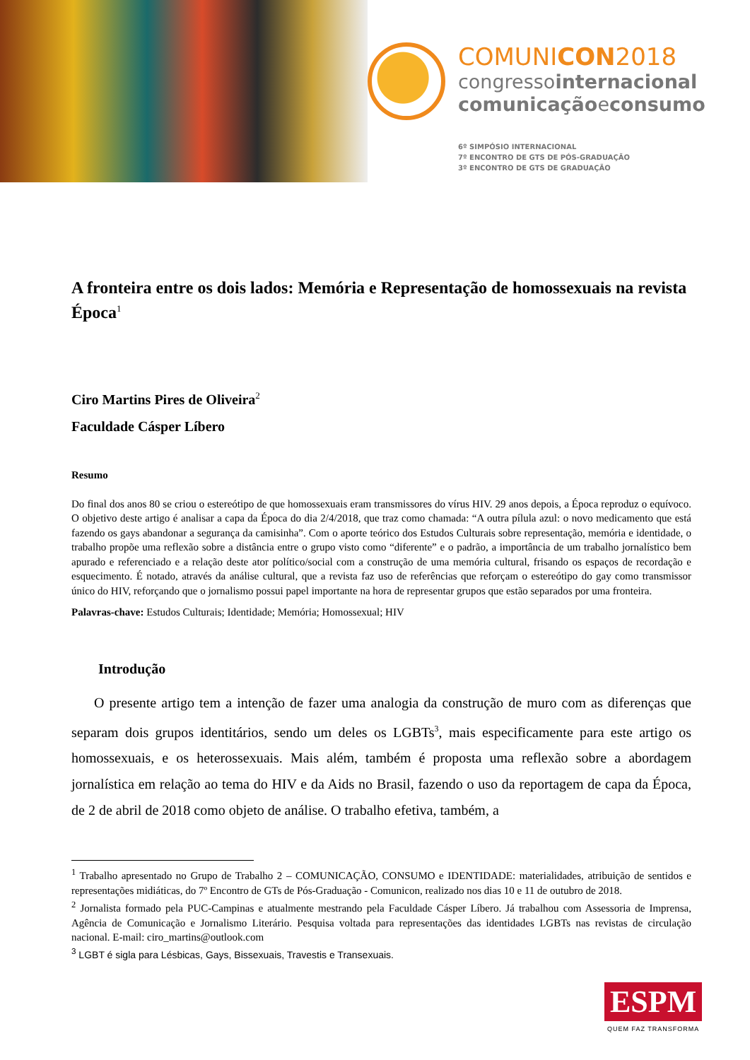COMUNICON2018
congressointernacional
comunicaçãoeconsumo
6º SIMPÓSIO INTERNACIONAL
7º ENCONTRO DE GTS DE PÓS-GRADUAÇÃO
3º ENCONTRO DE GTS DE GRADUAÇÃO
A fronteira entre os dois lados: Memória e Representação de homossexuais na revista Época<sup>1</sup>
Ciro Martins Pires de Oliveira<sup>2</sup>
Faculdade Cásper Líbero
Resumo
Do final dos anos 80 se criou o estereótipo de que homossexuais eram transmissores do vírus HIV. 29 anos depois, a Época reproduz o equívoco. O objetivo deste artigo é analisar a capa da Época do dia 2/4/2018, que traz como chamada: “A outra pílula azul: o novo medicamento que está fazendo os gays abandonar a segurança da camisinha”. Com o aporte teórico dos Estudos Culturais sobre representação, memória e identidade, o trabalho propõe uma reflexão sobre a distância entre o grupo visto como “diferente” e o padrão, a importância de um trabalho jornalístico bem apurado e referenciado e a relação deste ator político/social com a construção de uma memória cultural, frisando os espaços de recordação e esquecimento. É notado, através da análise cultural, que a revista faz uso de referências que reforçam o estereótipo do gay como transmissor único do HIV, reforçando que o jornalismo possui papel importante na hora de representar grupos que estão separados por uma fronteira.
Palavras-chave: Estudos Culturais; Identidade; Memória; Homossexual; HIV
Introdução
O presente artigo tem a intenção de fazer uma analogia da construção de muro com as diferenças que separam dois grupos identitários, sendo um deles os LGBTs<sup>3</sup>, mais especificamente para este artigo os homossexuais, e os heterossexuais. Mais além, também é proposta uma reflexão sobre a abordagem jornalística em relação ao tema do HIV e da Aids no Brasil, fazendo o uso da reportagem de capa da Época, de 2 de abril de 2018 como objeto de análise. O trabalho efetiva, também, a
<sup>1</sup> Trabalho apresentado no Grupo de Trabalho 2 – COMUNICAÇÃO, CONSUMO e IDENTIDADE: materialidades, atribuição de sentidos e representações midiáticas, do 7º Encontro de GTs de Pós-Graduação - Comunicon, realizado nos dias 10 e 11 de outubro de 2018.
<sup>2</sup> Jornalista formado pela PUC-Campinas e atualmente mestrando pela Faculdade Cásper Líbero. Já trabalhou com Assessoria de Imprensa, Agência de Comunicação e Jornalismo Literário. Pesquisa voltada para representações das identidades LGBTs nas revistas de circulação nacional. E-mail: ciro_martins@outlook.com
<sup>3</sup> LGBT é sigla para Lésbicas, Gays, Bissexuais, Travestis e Transexuais.
ESPM
QUEM FAZ TRANSFORMA